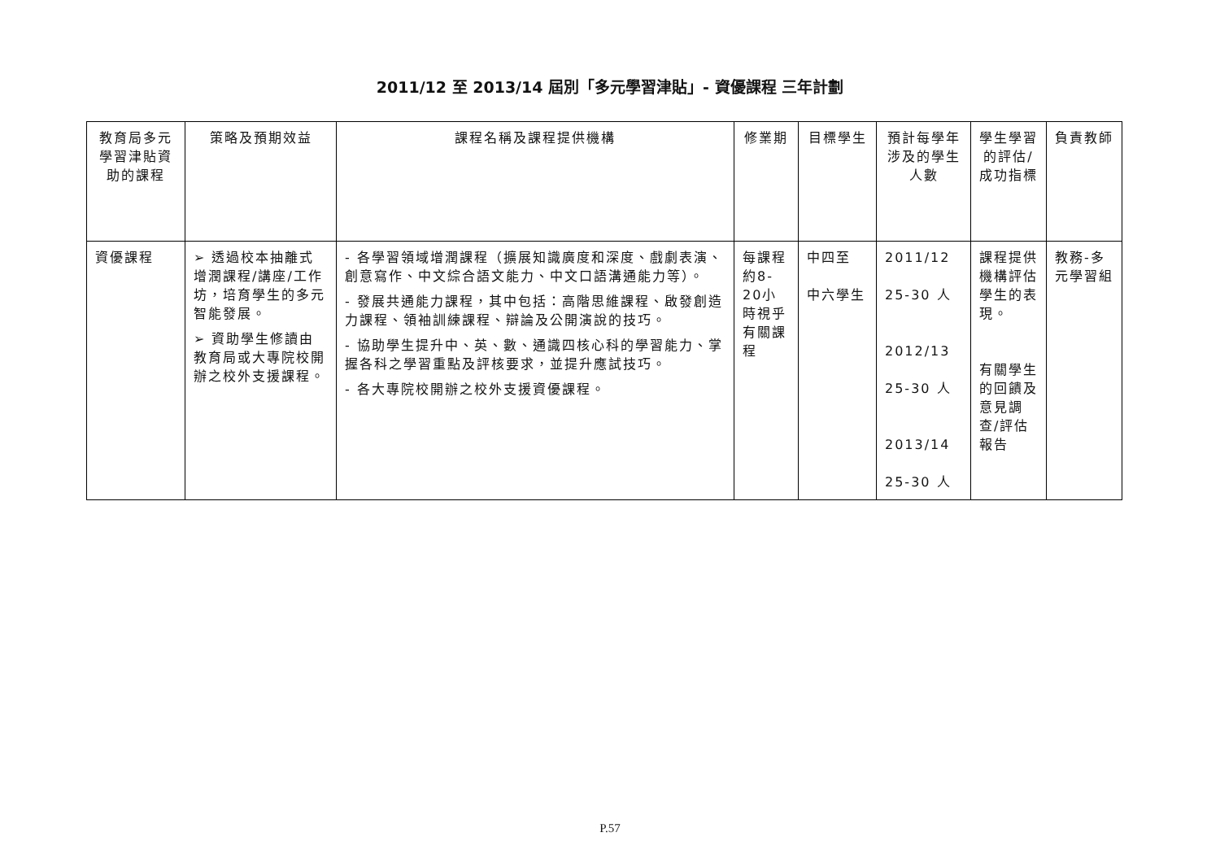2011/12 至 2013/14 屆別「多元學習津貼」- 資優課程 三年計劃
| 教育局多元學習津貼資助的課程 | 策略及預期效益 | 課程名稱及課程提供機構 | 修業期 | 目標學生 | 預計每學年涉及的學生人數 | 學生學習的評估/ 成功指標 | 負責教師 |
| --- | --- | --- | --- | --- | --- | --- | --- |
| 資優課程 | ➢ 透過校本抽離式增潤課程/講座/工作坊，培育學生的多元智能發展。 ➢ 資助學生修讀由教育局或大專院校開辦之校外支援課程。 | - 各學習領域增潤課程（擴展知識廣度和深度、戲劇表演、創意寫作、中文綜合語文能力、中文口語溝通能力等）。 - 發展共通能力課程，其中包括：高階思維課程、啟發創造力課程、領袖訓練課程、辯論及公開演說的技巧。 - 協助學生提升中、英、數、通識四核心科的學習能力、掌握各科之學習重點及評核要求，並提升應試技巧。 - 各大專院校開辦之校外支援資優課程。 | 每課程約8-20小時視乎有關課程 | 中四至 中六學生 | 2011/12 25-30 人 2012/13 25-30 人 2013/14 25-30 人 | 課程提供機構評估學生的表現。 有關學生的回饋及意見調查/評估報告 | 教務-多元學習組 |
P.57